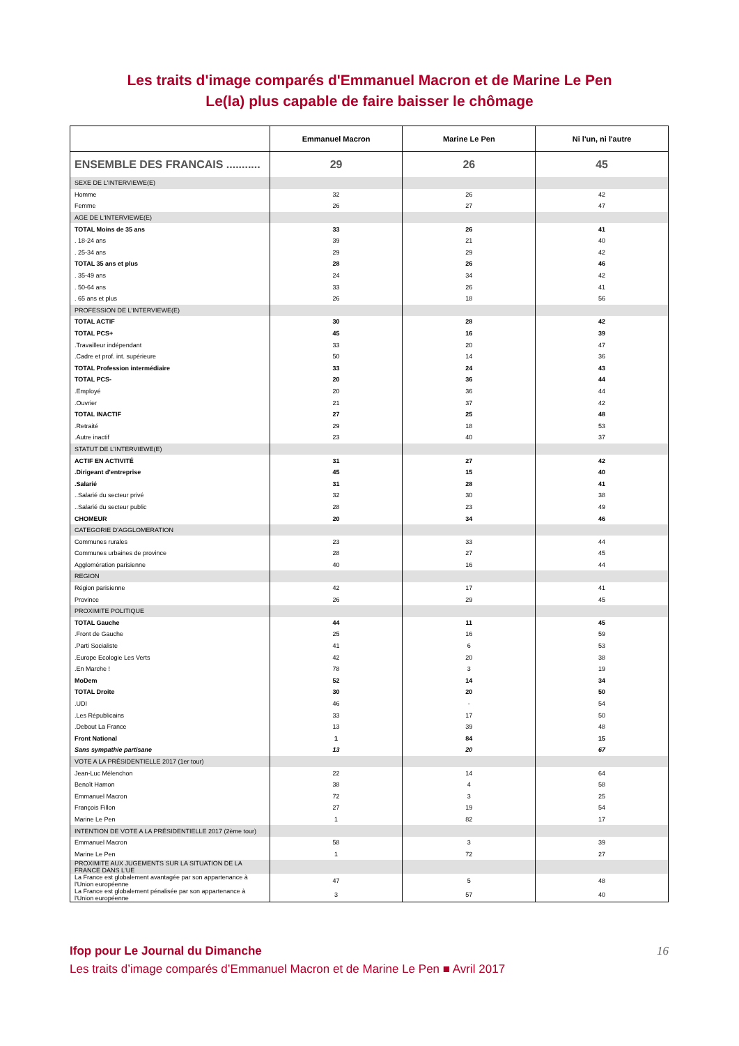Les traits d'image comparés d'Emmanuel Macron et de Marine Le Pen
Le(la) plus capable de faire baisser le chômage
| | Emmanuel Macron | Marine Le Pen | Ni l'un, ni l'autre |
| --- | --- | --- | --- |
| ENSEMBLE DES FRANCAIS ........... | 29 | 26 | 45 |
| SEXE DE L'INTERVIEWE(E) | | | |
| Homme | 32 | 26 | 42 |
| Femme | 26 | 27 | 47 |
| AGE DE L'INTERVIEWE(E) | | | |
| TOTAL Moins de 35 ans | 33 | 26 | 41 |
| . 18-24 ans | 39 | 21 | 40 |
| . 25-34 ans | 29 | 29 | 42 |
| TOTAL 35 ans et plus | 28 | 26 | 46 |
| . 35-49 ans | 24 | 34 | 42 |
| . 50-64 ans | 33 | 26 | 41 |
| . 65 ans et plus | 26 | 18 | 56 |
| PROFESSION DE L'INTERVIEWE(E) | | | |
| TOTAL ACTIF | 30 | 28 | 42 |
| TOTAL PCS+ | 45 | 16 | 39 |
| .Travailleur indépendant | 33 | 20 | 47 |
| .Cadre et prof. int. supérieure | 50 | 14 | 36 |
| TOTAL Profession intermédiaire | 33 | 24 | 43 |
| TOTAL PCS- | 20 | 36 | 44 |
| .Employé | 20 | 36 | 44 |
| .Ouvrier | 21 | 37 | 42 |
| TOTAL INACTIF | 27 | 25 | 48 |
| .Retraité | 29 | 18 | 53 |
| .Autre inactif | 23 | 40 | 37 |
| STATUT DE L'INTERVIEWE(E) | | | |
| ACTIF EN ACTIVITÉ | 31 | 27 | 42 |
| .Dirigeant d'entreprise | 45 | 15 | 40 |
| .Salarié | 31 | 28 | 41 |
| ..Salarié du secteur privé | 32 | 30 | 38 |
| ..Salarié du secteur public | 28 | 23 | 49 |
| CHOMEUR | 20 | 34 | 46 |
| CATEGORIE D'AGGLOMERATION | | | |
| Communes rurales | 23 | 33 | 44 |
| Communes urbaines de province | 28 | 27 | 45 |
| Agglomération parisienne | 40 | 16 | 44 |
| REGION | | | |
| Région parisienne | 42 | 17 | 41 |
| Province | 26 | 29 | 45 |
| PROXIMITE POLITIQUE | | | |
| TOTAL Gauche | 44 | 11 | 45 |
| .Front de Gauche | 25 | 16 | 59 |
| .Parti Socialiste | 41 | 6 | 53 |
| .Europe Ecologie Les Verts | 42 | 20 | 38 |
| .En Marche ! | 78 | 3 | 19 |
| MoDem | 52 | 14 | 34 |
| TOTAL Droite | 30 | 20 | 50 |
| .UDI | 46 | - | 54 |
| .Les Républicains | 33 | 17 | 50 |
| .Debout La France | 13 | 39 | 48 |
| Front National | 1 | 84 | 15 |
| Sans sympathie partisane | 13 | 20 | 67 |
| VOTE A LA PRÉSIDENTIELLE 2017 (1er tour) | | | |
| Jean-Luc Mélenchon | 22 | 14 | 64 |
| Benoît Hamon | 38 | 4 | 58 |
| Emmanuel Macron | 72 | 3 | 25 |
| François Fillon | 27 | 19 | 54 |
| Marine Le Pen | 1 | 82 | 17 |
| INTENTION DE VOTE A LA PRÉSIDENTIELLE 2017 (2ème tour) | | | |
| Emmanuel Macron | 58 | 3 | 39 |
| Marine Le Pen | 1 | 72 | 27 |
| PROXIMITE AUX JUGEMENTS SUR LA SITUATION DE LA FRANCE DANS L'UE | | | |
| La France est globalement avantagée par son appartenance à l'Union européenne | 47 | 5 | 48 |
| La France est globalement pénalisée par son appartenance à l'Union européenne | 3 | 57 | 40 |
Ifop pour Le Journal du Dimanche 16
Les traits d’image comparés d’Emmanuel Macron et de Marine Le Pen ■ Avril 2017